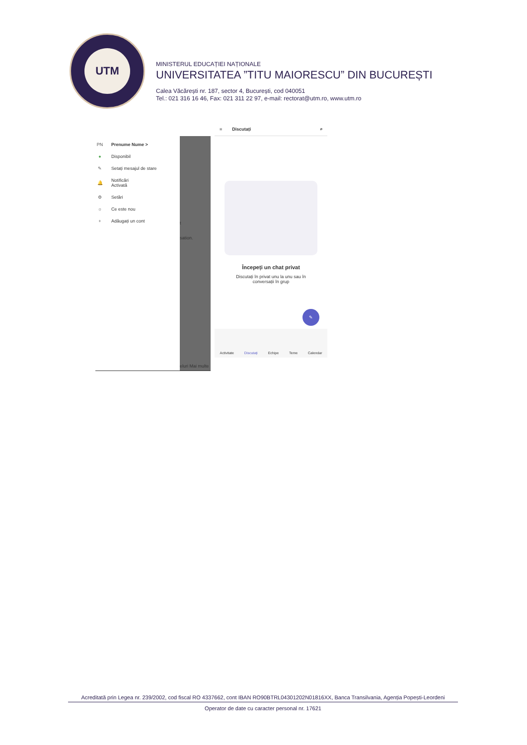UTM
MINISTERUL EDUCAȚIEI NAȚIONALE
UNIVERSITATEA ”TITU MAIORESCU” DIN BUCUREȘTI
Calea Văcărești nr. 187, sector 4, București, cod 040051
Tel.: 021 316 16 46, Fax: 021 311 22 97, e-mail: rectorat@utm.ro, www.utm.ro
PN Prenume Nume >
● Disponibil
✎ Setați mesajul de stare
🔔 Notificări
Activată
⚙ Setări
☼ Ce este nou
+ Adăugați un cont
t
sation.
eluri Mai multe
≡ Discutați ⌕
Începeți un chat privat
Discutați în privat unu la unu sau în
conversații în grup
✎
Activitate Discutați Echipe Teme Calendar
Acreditată prin Legea nr. 239/2002, cod fiscal RO 4337662, cont IBAN RO90BTRL04301202N01816XX, Banca Transilvania, Agenția Popești-Leordeni
Operator de date cu caracter personal nr. 17621